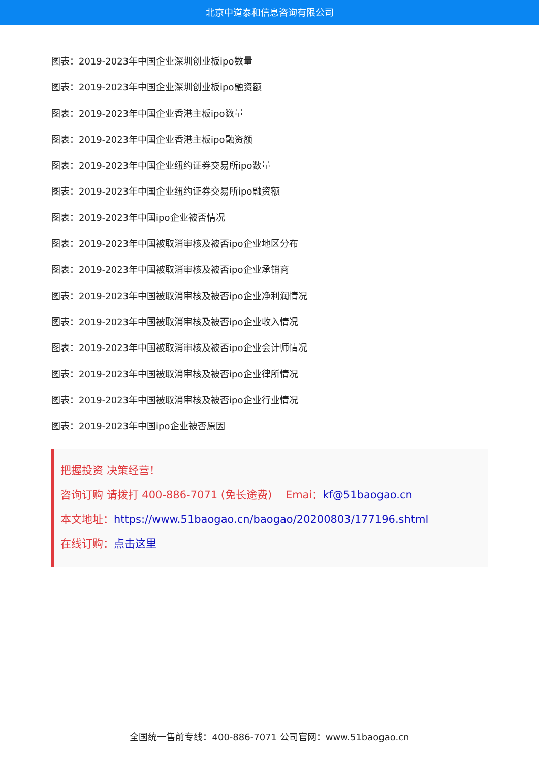北京中道泰和信息咨询有限公司
图表：2019-2023年中国企业深圳创业板ipo数量
图表：2019-2023年中国企业深圳创业板ipo融资额
图表：2019-2023年中国企业香港主板ipo数量
图表：2019-2023年中国企业香港主板ipo融资额
图表：2019-2023年中国企业纽约证券交易所ipo数量
图表：2019-2023年中国企业纽约证券交易所ipo融资额
图表：2019-2023年中国ipo企业被否情况
图表：2019-2023年中国被取消审核及被否ipo企业地区分布
图表：2019-2023年中国被取消审核及被否ipo企业承销商
图表：2019-2023年中国被取消审核及被否ipo企业净利润情况
图表：2019-2023年中国被取消审核及被否ipo企业收入情况
图表：2019-2023年中国被取消审核及被否ipo企业会计师情况
图表：2019-2023年中国被取消审核及被否ipo企业律所情况
图表：2019-2023年中国被取消审核及被否ipo企业行业情况
图表：2019-2023年中国ipo企业被否原因
把握投资 决策经营！
咨询订购 请拨打 400-886-7071 (免长途费) Emai：kf@51baogao.cn
本文地址：https://www.51baogao.cn/baogao/20200803/177196.shtml
在线订购：点击这里
全国统一售前专线：400-886-7071 公司官网：www.51baogao.cn